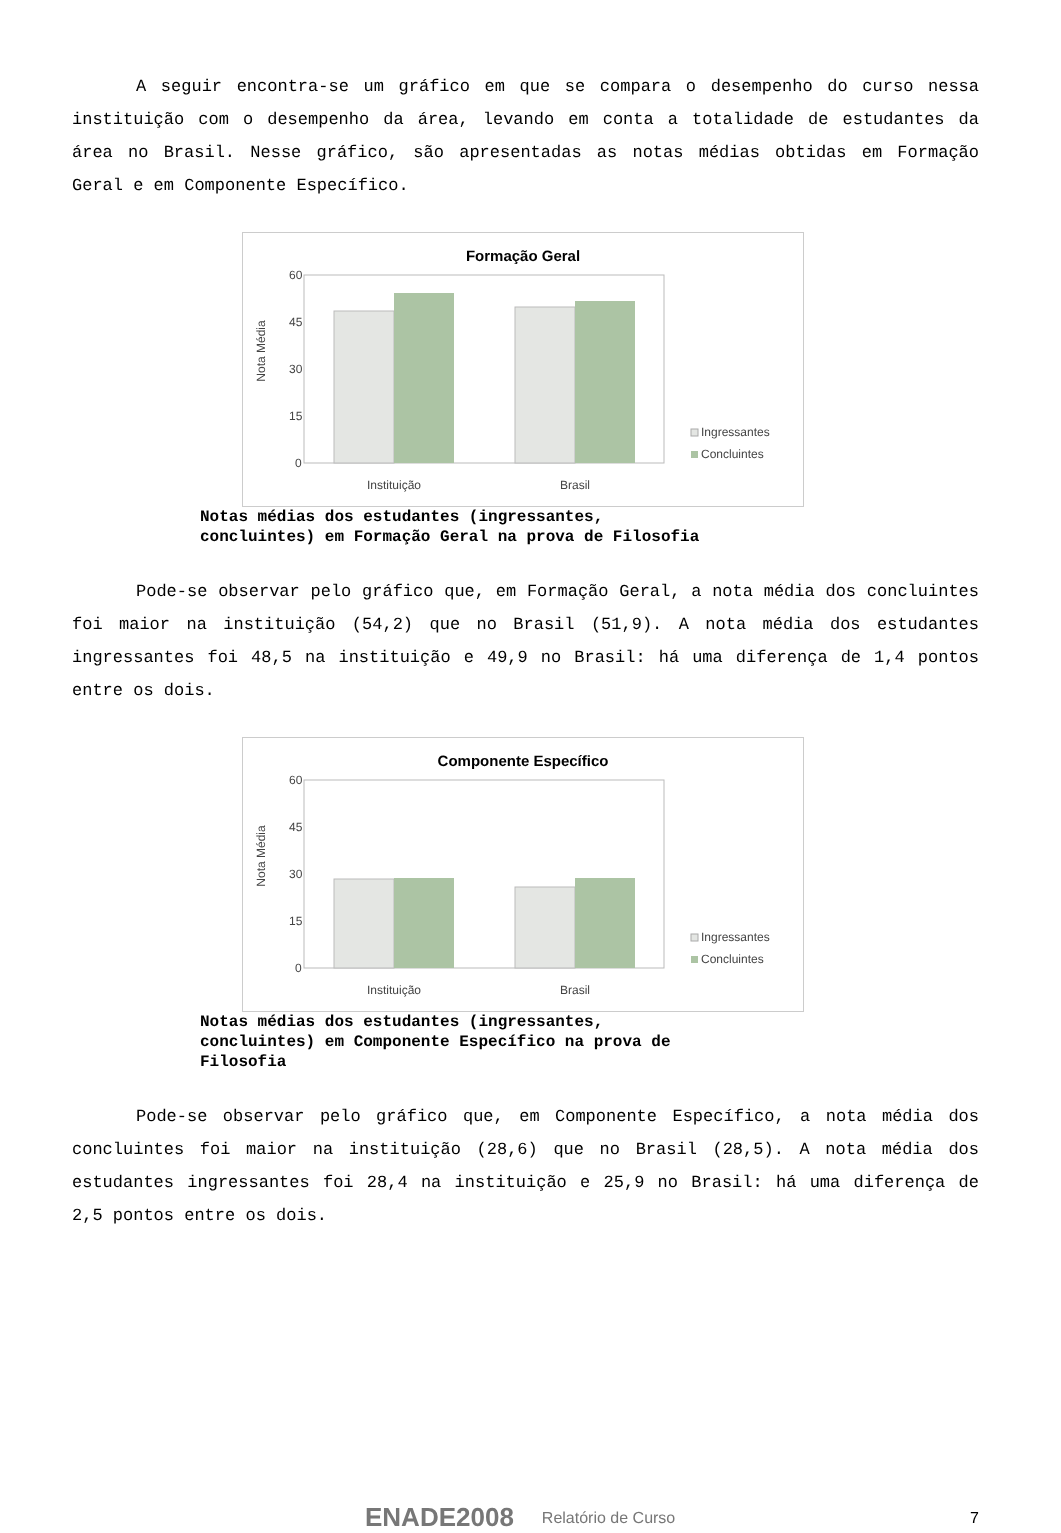A seguir encontra-se um gráfico em que se compara o desempenho do curso nessa instituição com o desempenho da área, levando em conta a totalidade de estudantes da área no Brasil. Nesse gráfico, são apresentadas as notas médias obtidas em Formação Geral e em Componente Específico.
Formação Geral
Nota Média
60
45
30
15
0
Instituição
Brasil
Ingressantes
Concluintes
Notas médias dos estudantes (ingressantes,
concluintes) em Formação Geral na prova de Filosofia
Pode-se observar pelo gráfico que, em Formação Geral, a nota média dos concluintes foi maior na instituição (54,2) que no Brasil (51,9). A nota média dos estudantes ingressantes foi 48,5 na instituição e 49,9 no Brasil: há uma diferença de 1,4 pontos entre os dois.
Componente Específico
Nota Média
60
45
30
15
0
Instituição
Brasil
Ingressantes
Concluintes
Notas médias dos estudantes (ingressantes,
concluintes) em Componente Específico na prova de
Filosofia
Pode-se observar pelo gráfico que, em Componente Específico, a nota média dos concluintes foi maior na instituição (28,6) que no Brasil (28,5). A nota média dos estudantes ingressantes foi 28,4 na instituição e 25,9 no Brasil: há uma diferença de 2,5 pontos entre os dois.
ENADE2008 Relatório de Curso 7